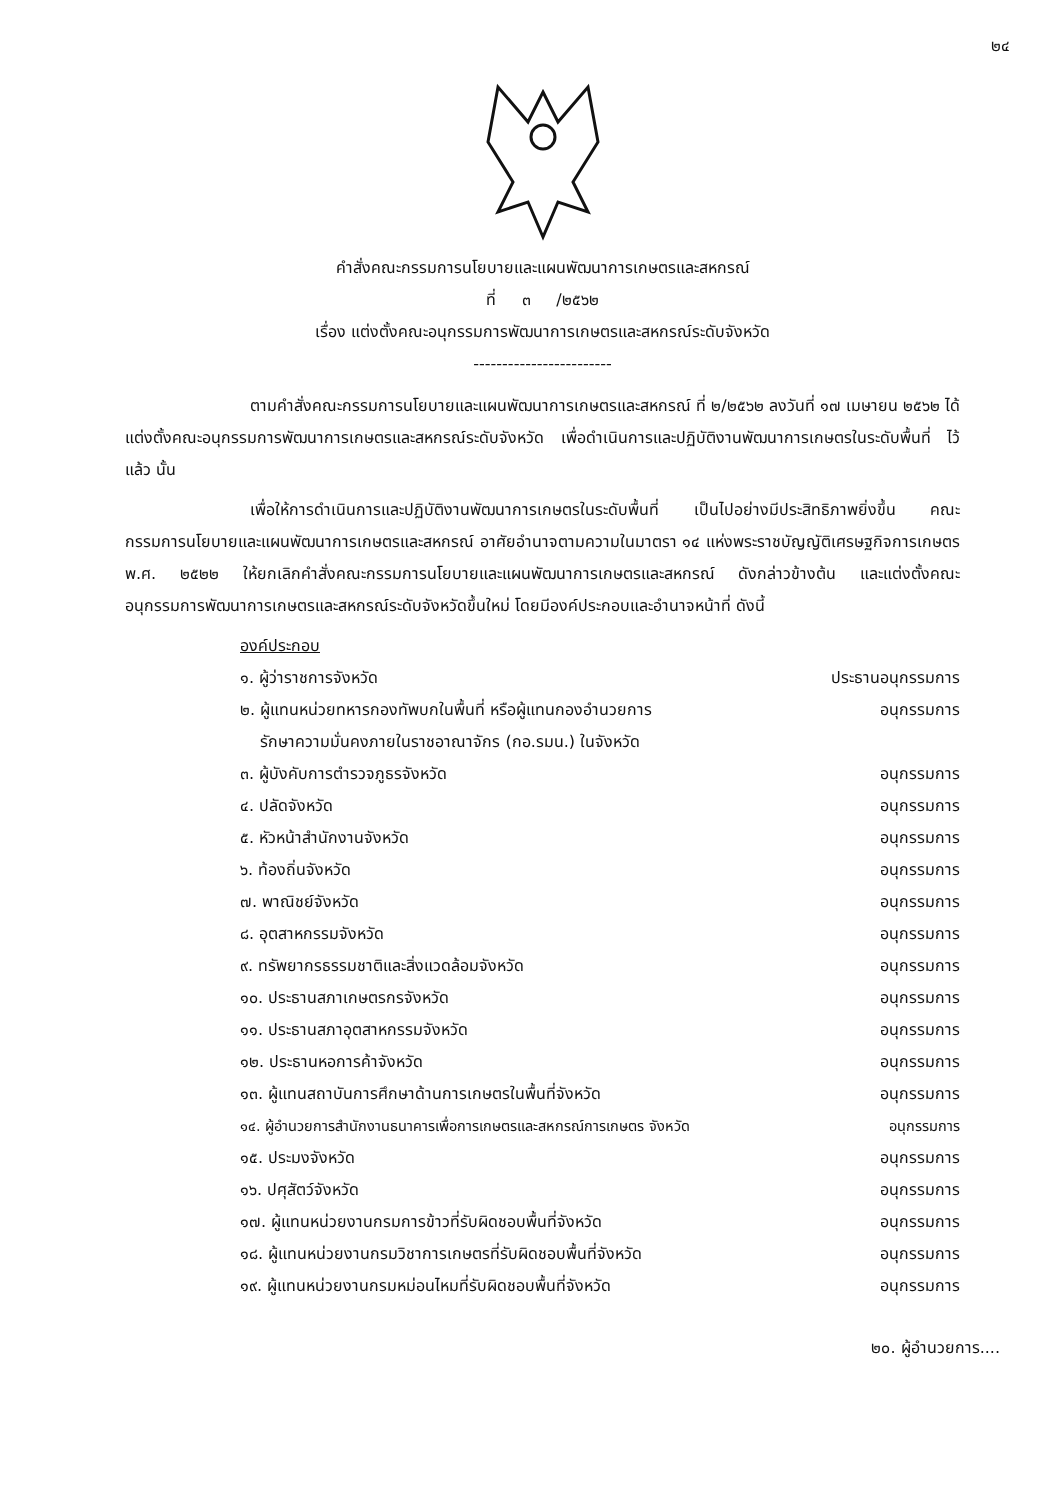๒๔
คำสั่งคณะกรรมการนโยบายและแผนพัฒนาการเกษตรและสหกรณ์
ที่ ๓ /๒๕๖๒
เรื่อง แต่งตั้งคณะอนุกรรมการพัฒนาการเกษตรและสหกรณ์ระดับจังหวัด
------------------------
ตามคำสั่งคณะกรรมการนโยบายและแผนพัฒนาการเกษตรและสหกรณ์ ที่ ๒/๒๕๖๒ ลงวันที่ ๑๗ เมษายน ๒๕๖๒ ได้แต่งตั้งคณะอนุกรรมการพัฒนาการเกษตรและสหกรณ์ระดับจังหวัด เพื่อดำเนินการและปฏิบัติงานพัฒนาการเกษตรในระดับพื้นที่ ไว้แล้ว นั้น
เพื่อให้การดำเนินการและปฏิบัติงานพัฒนาการเกษตรในระดับพื้นที่ เป็นไปอย่างมีประสิทธิภาพยิ่งขึ้น คณะกรรมการนโยบายและแผนพัฒนาการเกษตรและสหกรณ์ อาศัยอำนาจตามความในมาตรา ๑๔ แห่งพระราชบัญญัติเศรษฐกิจการเกษตร พ.ศ. ๒๕๒๒ ให้ยกเลิกคำสั่งคณะกรรมการนโยบายและแผนพัฒนาการเกษตรและสหกรณ์ ดังกล่าวข้างต้น และแต่งตั้งคณะอนุกรรมการพัฒนาการเกษตรและสหกรณ์ระดับจังหวัดขึ้นใหม่ โดยมีองค์ประกอบและอำนาจหน้าที่ ดังนี้
องค์ประกอบ
๑. ผู้ว่าราชการจังหวัด ประธานอนุกรรมการ
๒. ผู้แทนหน่วยทหารกองทัพบกในพื้นที่ หรือผู้แทนกองอำนวยการ
รักษาความมั่นคงภายในราชอาณาจักร (กอ.รมน.) ในจังหวัด อนุกรรมการ
๓. ผู้บังคับการตำรวจภูธรจังหวัด อนุกรรมการ
๔. ปลัดจังหวัด อนุกรรมการ
๕. หัวหน้าสำนักงานจังหวัด อนุกรรมการ
๖. ท้องถิ่นจังหวัด อนุกรรมการ
๗. พาณิชย์จังหวัด อนุกรรมการ
๘. อุตสาหกรรมจังหวัด อนุกรรมการ
๙. ทรัพยากรธรรมชาติและสิ่งแวดล้อมจังหวัด อนุกรรมการ
๑๐. ประธานสภาเกษตรกรจังหวัด อนุกรรมการ
๑๑. ประธานสภาอุตสาหกรรมจังหวัด อนุกรรมการ
๑๒. ประธานหอการค้าจังหวัด อนุกรรมการ
๑๓. ผู้แทนสถาบันการศึกษาด้านการเกษตรในพื้นที่จังหวัด อนุกรรมการ
๑๔. ผู้อำนวยการสำนักงานธนาคารเพื่อการเกษตรและสหกรณ์การเกษตร จังหวัด อนุกรรมการ
๑๕. ประมงจังหวัด อนุกรรมการ
๑๖. ปศุสัตว์จังหวัด อนุกรรมการ
๑๗. ผู้แทนหน่วยงานกรมการข้าวที่รับผิดชอบพื้นที่จังหวัด อนุกรรมการ
๑๘. ผู้แทนหน่วยงานกรมวิชาการเกษตรที่รับผิดชอบพื้นที่จังหวัด อนุกรรมการ
๑๙. ผู้แทนหน่วยงานกรมหม่อนไหมที่รับผิดชอบพื้นที่จังหวัด อนุกรรมการ
๒๐. ผู้อำนวยการ....